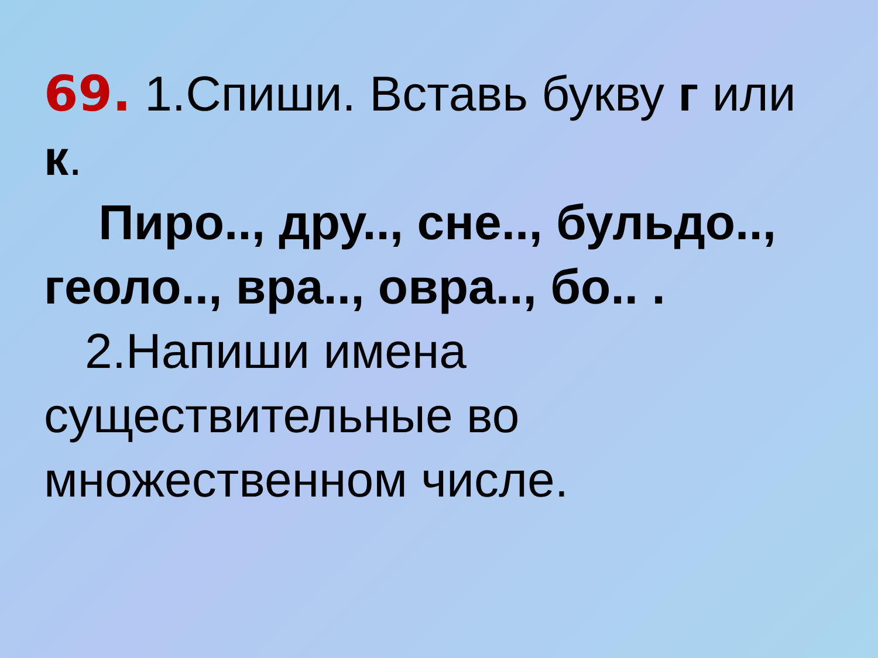69. 1.Спиши. Вставь букву г или к.
Пиро.., дру.., сне.., бульдо.., геоло.., вра.., овра.., бо.. .
2.Напиши имена существительные во множественном числе.